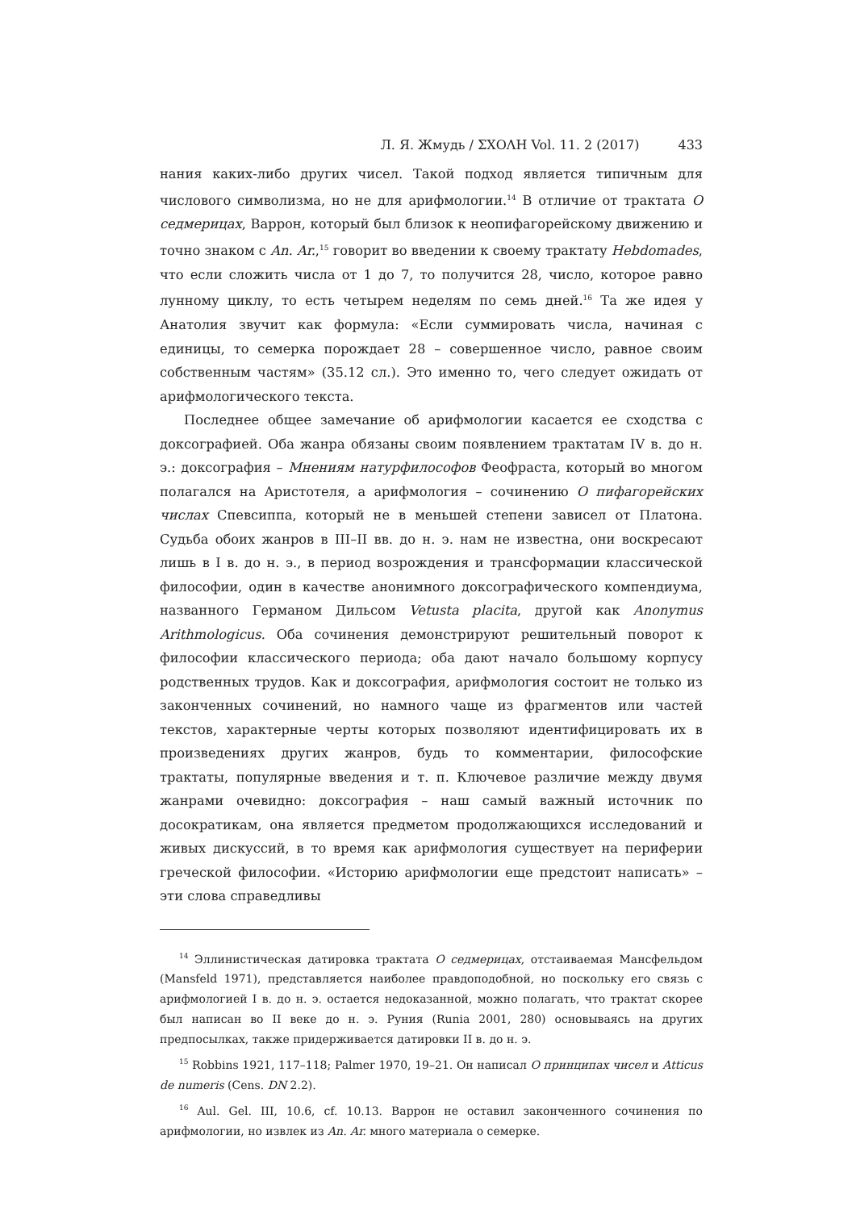Л. Я. Жмудь / ΣΧΟΛΗ Vol. 11. 2 (2017) 433
нания каких-либо других чисел. Такой подход является типичным для числового символизма, но не для арифмологии.<sup>14</sup> В отличие от трактата О седмерицах, Варрон, который был близок к неопифагорейскому движению и точно знаком с An. Ar.,<sup>15</sup> говорит во введении к своему трактату Hebdomades, что если сложить числа от 1 до 7, то получится 28, число, которое равно лунному циклу, то есть четырем неделям по семь дней.<sup>16</sup> Та же идея у Анатолия звучит как формула: «Если суммировать числа, начиная с единицы, то семерка порождает 28 – совершенное число, равное своим собственным частям» (35.12 сл.). Это именно то, чего следует ожидать от арифмологического текста.
Последнее общее замечание об арифмологии касается ее сходства с доксографией. Оба жанра обязаны своим появлением трактатам IV в. до н. э.: доксография – Мнениям натурфилософов Феофраста, который во многом полагался на Аристотеля, а арифмология – сочинению О пифагорейских числах Спевсиппа, который не в меньшей степени зависел от Платона. Судьба обоих жанров в III–II вв. до н. э. нам не известна, они воскресают лишь в I в. до н. э., в период возрождения и трансформации классической философии, один в качестве анонимного доксографического компендиума, названного Германом Дильсом Vetusta placita, другой как Anonymus Arithmologicus. Оба сочинения демонстрируют решительный поворот к философии классического периода; оба дают начало большому корпусу родственных трудов. Как и доксография, арифмология состоит не только из законченных сочинений, но намного чаще из фрагментов или частей текстов, характерные черты которых позволяют идентифицировать их в произведениях других жанров, будь то комментарии, философские трактаты, популярные введения и т. п. Ключевое различие между двумя жанрами очевидно: доксография – наш самый важный источник по досократикам, она является предметом продолжающихся исследований и живых дискуссий, в то время как арифмология существует на периферии греческой философии. «Историю арифмологии еще предстоит написать» – эти слова справедливы
<sup>14</sup> Эллинистическая датировка трактата О седмерицах, отстаиваемая Мансфельдом (Mansfeld 1971), представляется наиболее правдоподобной, но поскольку его связь с арифмологией I в. до н. э. остается недоказанной, можно полагать, что трактат скорее был написан во II веке до н. э. Руния (Runia 2001, 280) основываясь на других предпосылках, также придерживается датировки II в. до н. э.
<sup>15</sup> Robbins 1921, 117–118; Palmer 1970, 19–21. Он написал О принципах чисел и Atticus de numeris (Cens. DN 2.2).
<sup>16</sup> Aul. Gel. III, 10.6, cf. 10.13. Варрон не оставил законченного сочинения по арифмологии, но извлек из An. Ar. много материала о семерке.